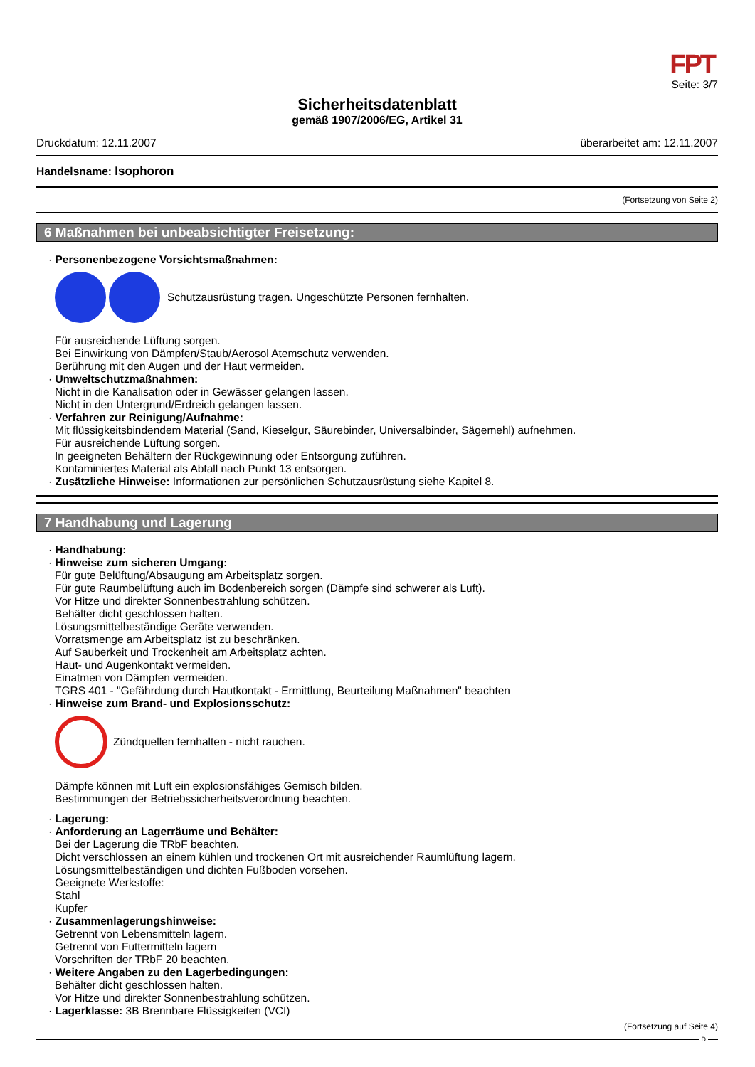FPT
Seite: 3/7
Sicherheitsdatenblatt
gemäß 1907/2006/EG, Artikel 31
Druckdatum: 12.11.2007 überarbeitet am: 12.11.2007
Handelsname: Isophoron
(Fortsetzung von Seite 2)
6 Maßnahmen bei unbeabsichtigter Freisetzung:
· Personenbezogene Vorsichtsmaßnahmen:
Schutzausrüstung tragen. Ungeschützte Personen fernhalten.
Für ausreichende Lüftung sorgen.
Bei Einwirkung von Dämpfen/Staub/Aerosol Atemschutz verwenden.
Berührung mit den Augen und der Haut vermeiden.
· Umweltschutzmaßnahmen:
Nicht in die Kanalisation oder in Gewässer gelangen lassen.
Nicht in den Untergrund/Erdreich gelangen lassen.
· Verfahren zur Reinigung/Aufnahme:
Mit flüssigkeitsbindendem Material (Sand, Kieselgur, Säurebinder, Universalbinder, Sägemehl) aufnehmen.
Für ausreichende Lüftung sorgen.
In geeigneten Behältern der Rückgewinnung oder Entsorgung zuführen.
Kontaminiertes Material als Abfall nach Punkt 13 entsorgen.
· Zusätzliche Hinweise: Informationen zur persönlichen Schutzausrüstung siehe Kapitel 8.
7 Handhabung und Lagerung
· Handhabung:
· Hinweise zum sicheren Umgang:
Für gute Belüftung/Absaugung am Arbeitsplatz sorgen.
Für gute Raumbelüftung auch im Bodenbereich sorgen (Dämpfe sind schwerer als Luft).
Vor Hitze und direkter Sonnenbestrahlung schützen.
Behälter dicht geschlossen halten.
Lösungsmittelbeständige Geräte verwenden.
Vorratsmenge am Arbeitsplatz ist zu beschränken.
Auf Sauberkeit und Trockenheit am Arbeitsplatz achten.
Haut- und Augenkontakt vermeiden.
Einatmen von Dämpfen vermeiden.
TGRS 401 - "Gefährdung durch Hautkontakt - Ermittlung, Beurteilung Maßnahmen" beachten
· Hinweise zum Brand- und Explosionsschutz:
Zündquellen fernhalten - nicht rauchen.
Dämpfe können mit Luft ein explosionsfähiges Gemisch bilden.
Bestimmungen der Betriebssicherheitsverordnung beachten.
· Lagerung:
· Anforderung an Lagerräume und Behälter:
Bei der Lagerung die TRbF beachten.
Dicht verschlossen an einem kühlen und trockenen Ort mit ausreichender Raumlüftung lagern.
Lösungsmittelbeständigen und dichten Fußboden vorsehen.
Geeignete Werkstoffe:
Stahl
Kupfer
· Zusammenlagerungshinweise:
Getrennt von Lebensmitteln lagern.
Getrennt von Futtermitteln lagern
Vorschriften der TRbF 20 beachten.
· Weitere Angaben zu den Lagerbedingungen:
Behälter dicht geschlossen halten.
Vor Hitze und direkter Sonnenbestrahlung schützen.
· Lagerklasse: 3B Brennbare Flüssigkeiten (VCI)
(Fortsetzung auf Seite 4)
D